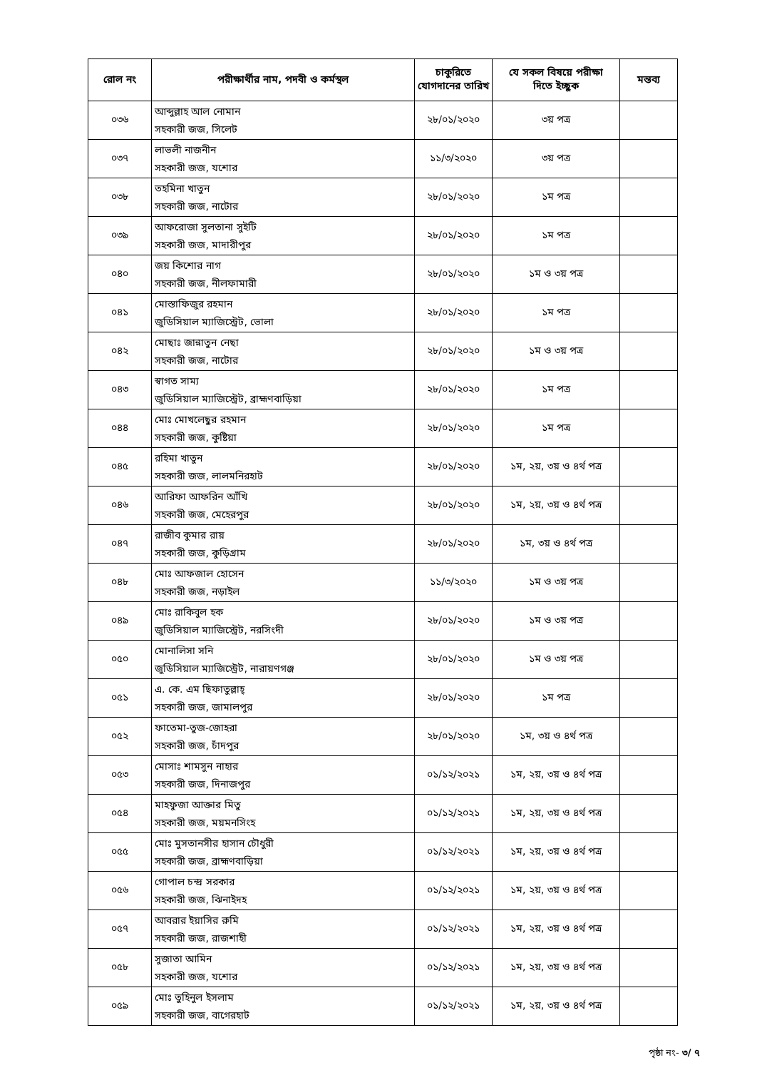| রোল নং | পরীক্ষার্থীর নাম, পদবী ও কর্মস্থল | চাকুরিতে যোগদানের তারিখ | যে সকল বিষয়ে পরীক্ষা দিতে ইচ্ছুক | মন্তব্য |
| --- | --- | --- | --- | --- |
| ০৩৬ | আব্দুল্লাহ আল নোমান সহকারী জজ, সিলেট | ২৮/০১/২০২০ | ৩য় পত্র | |
| ০৩৭ | লাভলী নাজনীন সহকারী জজ, যশোর | ১১/৩/২০২০ | ৩য় পত্র | |
| ০৩৮ | তহমিনা খাতুন সহকারী জজ, নাটোর | ২৮/০১/২০২০ | ১ম পত্র | |
| ০৩৯ | আফরোজা সুলতানা সুইটি সহকারী জজ, মাদারীপুর | ২৮/০১/২০২০ | ১ম পত্র | |
| ০৪০ | জয় কিশোর নাগ সহকারী জজ, নীলফামারী | ২৮/০১/২০২০ | ১ম ও ৩য় পত্র | |
| ০৪১ | মোস্তাফিজুর রহমান জুডিসিয়াল ম্যাজিস্ট্রেট, ভোলা | ২৮/০১/২০২০ | ১ম পত্র | |
| ০৪২ | মোছাঃ জান্নাতুন নেছা সহকারী জজ, নাটোর | ২৮/০১/২০২০ | ১ম ও ৩য় পত্র | |
| ০৪৩ | স্বাগত সাম্য জুডিসিয়াল ম্যাজিস্ট্রেট, ব্রাহ্মণবাড়িয়া | ২৮/০১/২০২০ | ১ম পত্র | |
| ০৪৪ | মোঃ মোখলেছুর রহমান সহকারী জজ, কুষ্টিয়া | ২৮/০১/২০২০ | ১ম পত্র | |
| ০৪৫ | রহিমা খাতুন সহকারী জজ, লালমনিরহাট | ২৮/০১/২০২০ | ১ম, ২য়, ৩য় ও ৪র্থ পত্র | |
| ০৪৬ | আরিফা আফরিন আঁখি সহকারী জজ, মেহেরপুর | ২৮/০১/২০২০ | ১ম, ২য়, ৩য় ও ৪র্থ পত্র | |
| ০৪৭ | রাজীব কুমার রায় সহকারী জজ, কুড়িগ্রাম | ২৮/০১/২০২০ | ১ম, ৩য় ও ৪র্থ পত্র | |
| ০৪৮ | মোঃ আফজাল হোসেন সহকারী জজ, নড়াইল | ১১/৩/২০২০ | ১ম ও ৩য় পত্র | |
| ০৪৯ | মোঃ রাকিবুল হক জুডিসিয়াল ম্যাজিস্ট্রেট, নরসিংদী | ২৮/০১/২০২০ | ১ম ও ৩য় পত্র | |
| ০৫০ | মোনালিসা সনি জুডিসিয়াল ম্যাজিস্ট্রেট, নারায়ণগঞ্জ | ২৮/০১/২০২০ | ১ম ও ৩য় পত্র | |
| ০৫১ | এ. কে. এম ছিফাতুল্লাহ্ সহকারী জজ, জামালপুর | ২৮/০১/২০২০ | ১ম পত্র | |
| ০৫২ | ফাতেমা-তুজ-জোহরা সহকারী জজ, চাঁদপুর | ২৮/০১/২০২০ | ১ম, ৩য় ও ৪র্থ পত্র | |
| ০৫৩ | মোসাঃ শামসুন নাহার সহকারী জজ, দিনাজপুর | ০১/১২/২০২১ | ১ম, ২য়, ৩য় ও ৪র্থ পত্র | |
| ০৫৪ | মাহফুজা আক্তার মিতু সহকারী জজ, ময়মনসিংহ | ০১/১২/২০২১ | ১ম, ২য়, ৩য় ও ৪র্থ পত্র | |
| ০৫৫ | মোঃ মুসতানসীর হাসান চৌধুরী সহকারী জজ, ব্রাহ্মণবাড়িয়া | ০১/১২/২০২১ | ১ম, ২য়, ৩য় ও ৪র্থ পত্র | |
| ০৫৬ | গোপাল চন্দ্র সরকার সহকারী জজ, ঝিনাইদহ | ০১/১২/২০২১ | ১ম, ২য়, ৩য় ও ৪র্থ পত্র | |
| ০৫৭ | আবরার ইয়াসির রুমি সহকারী জজ, রাজশাহী | ০১/১২/২০২১ | ১ম, ২য়, ৩য় ও ৪র্থ পত্র | |
| ০৫৮ | সুজাতা আমিন সহকারী জজ, যশোর | ০১/১২/২০২১ | ১ম, ২য়, ৩য় ও ৪র্থ পত্র | |
| ০৫৯ | মোঃ তুহিনুল ইসলাম সহকারী জজ, বাগেরহাট | ০১/১২/২০২১ | ১ম, ২য়, ৩য় ও ৪র্থ পত্র | |
পৃষ্ঠা নং- ৩/ ৭